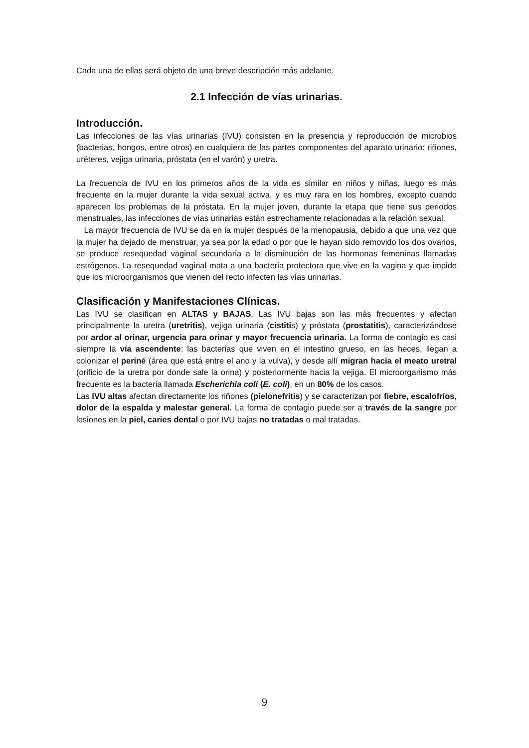Cada una de ellas será objeto de una breve descripción más adelante.
2.1 Infección de vías urinarias.
Introducción.
Las infecciones de las vías urinarias (IVU) consisten en la presencia y reproducción de microbios (bacterias, hongos, entre otros) en cualquiera de las partes componentes del aparato urinario: riñones, uréteres, vejiga urinaria, próstata (en el varón) y uretra.
La frecuencia de IVU en los primeros años de la vida es similar en niños y niñas, luego es más frecuente en la mujer durante la vida sexual activa, y es muy rara en los hombres, excepto cuando aparecen los problemas de la próstata. En la mujer joven, durante la etapa que tiene sus periodos menstruales, las infecciones de vías urinarias están estrechamente relacionadas a la relación sexual.
La mayor frecuencia de IVU se da en la mujer después de la menopausia, debido a que una vez que la mujer ha dejado de menstruar, ya sea por la edad o por que le hayan sido removido los dos ovarios, se produce resequedad vaginal secundaria a la disminución de las hormonas femeninas llamadas estrógenos. La resequedad vaginal mata a una bacteria protectora que vive en la vagina y que impide que los microorganismos que vienen del recto infecten las vías urinarias.
Clasificación y Manifestaciones Clínicas.
Las IVU se clasifican en ALTAS y BAJAS. Las IVU bajas son las más frecuentes y afectan principalmente la uretra (uretritis), vejiga urinaria (cistitis) y próstata (prostatitis), caracterizándose por ardor al orinar, urgencia para orinar y mayor frecuencia urinaria. La forma de contagio es casi siempre la vía ascendente: las bacterias que viven en el intestino grueso, en las heces, llegan a colonizar el periné (área que está entre el ano y la vulva), y desde allí migran hacia el meato uretral (orificio de la uretra por donde sale la orina) y posteriormente hacia la vejiga. El microorganismo más frecuente es la bacteria llamada Escherichia coli (E. coli), en un 80% de los casos.
Las IVU altas afectan directamente los riñones (pielonefritis) y se caracterizan por fiebre, escalofríos, dolor de la espalda y malestar general. La forma de contagio puede ser a través de la sangre por lesiones en la piel, caries dental o por IVU bajas no tratadas o mal tratadas.
9